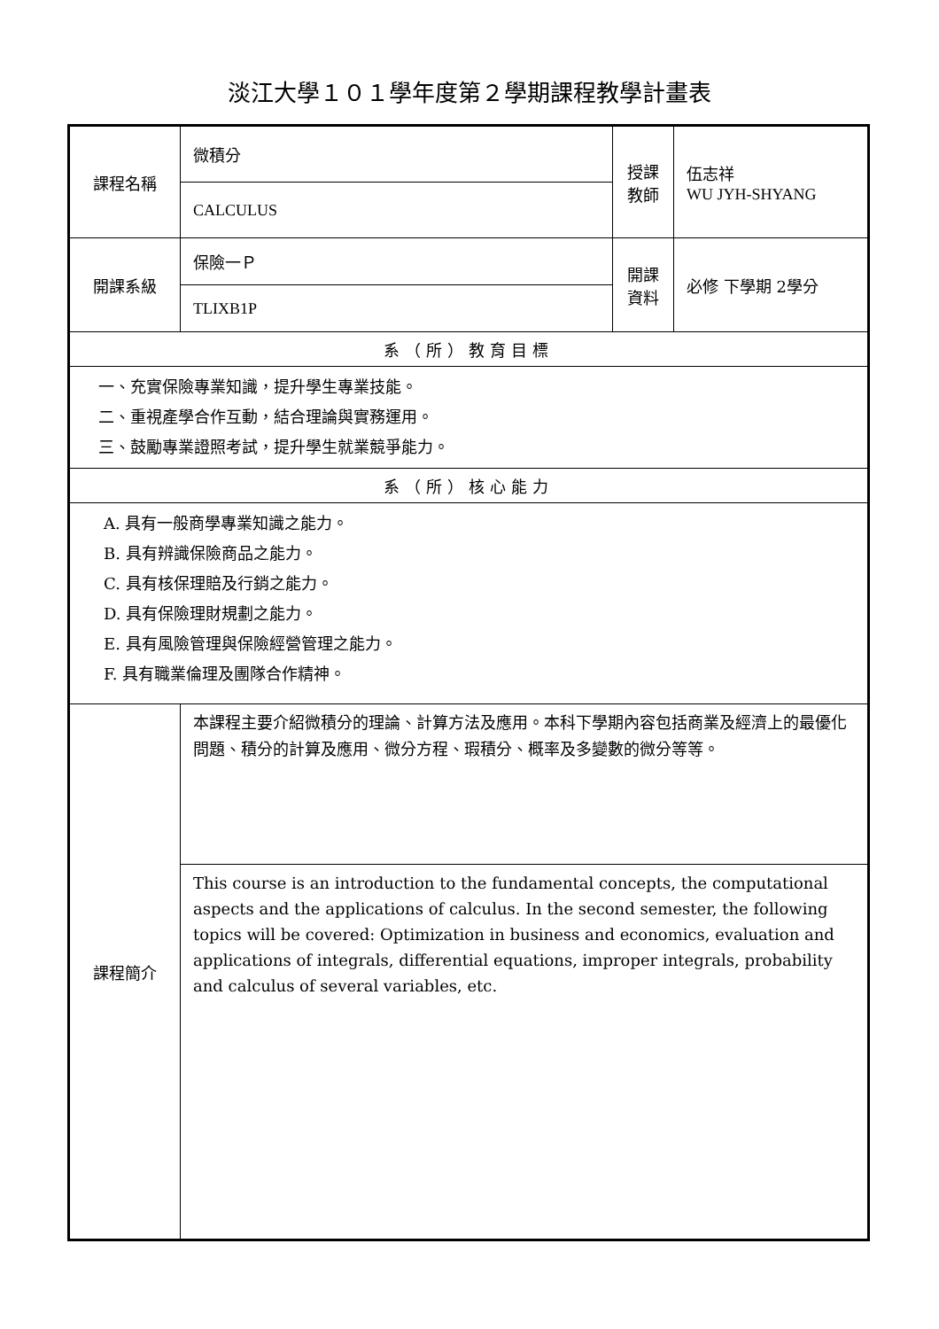淡江大學１０１學年度第２學期課程教學計畫表
| 課程名稱 | 微積分 | 授課 教師 | 伍志祥 WU JYH-SHYANG |
| | CALCULUS | | |
| 開課系級 | 保險一Ｐ | 開課 資料 | 必修 下學期 2學分 |
| | TLIXB1P | | |
| 系（所）教育目標 | | | |
| 一、充實保險專業知識，提升學生專業技能。 二、重視產學合作互動，結合理論與實務運用。 三、鼓勵專業證照考試，提升學生就業競爭能力。 | | | |
| 系（所）核心能力 | | | |
| A. 具有一般商學專業知識之能力。 B. 具有辨識保險商品之能力。 C. 具有核保理賠及行銷之能力。 D. 具有保險理財規劃之能力。 E. 具有風險管理與保險經營管理之能力。 F. 具有職業倫理及團隊合作精神。 | | | |
| 課程簡介 | 本課程主要介紹微積分的理論、計算方法及應用。本科下學期內容包括商業及經濟上的最優化問題、積分的計算及應用、微分方程、瑕積分、概率及多變數的微分等等。 | | |
| | This course is an introduction to the fundamental concepts, the computational aspects and the applications of calculus. In the second semester, the following topics will be covered: Optimization in business and economics, evaluation and applications of integrals, differential equations, improper integrals, probability and calculus of several variables, etc. | | |